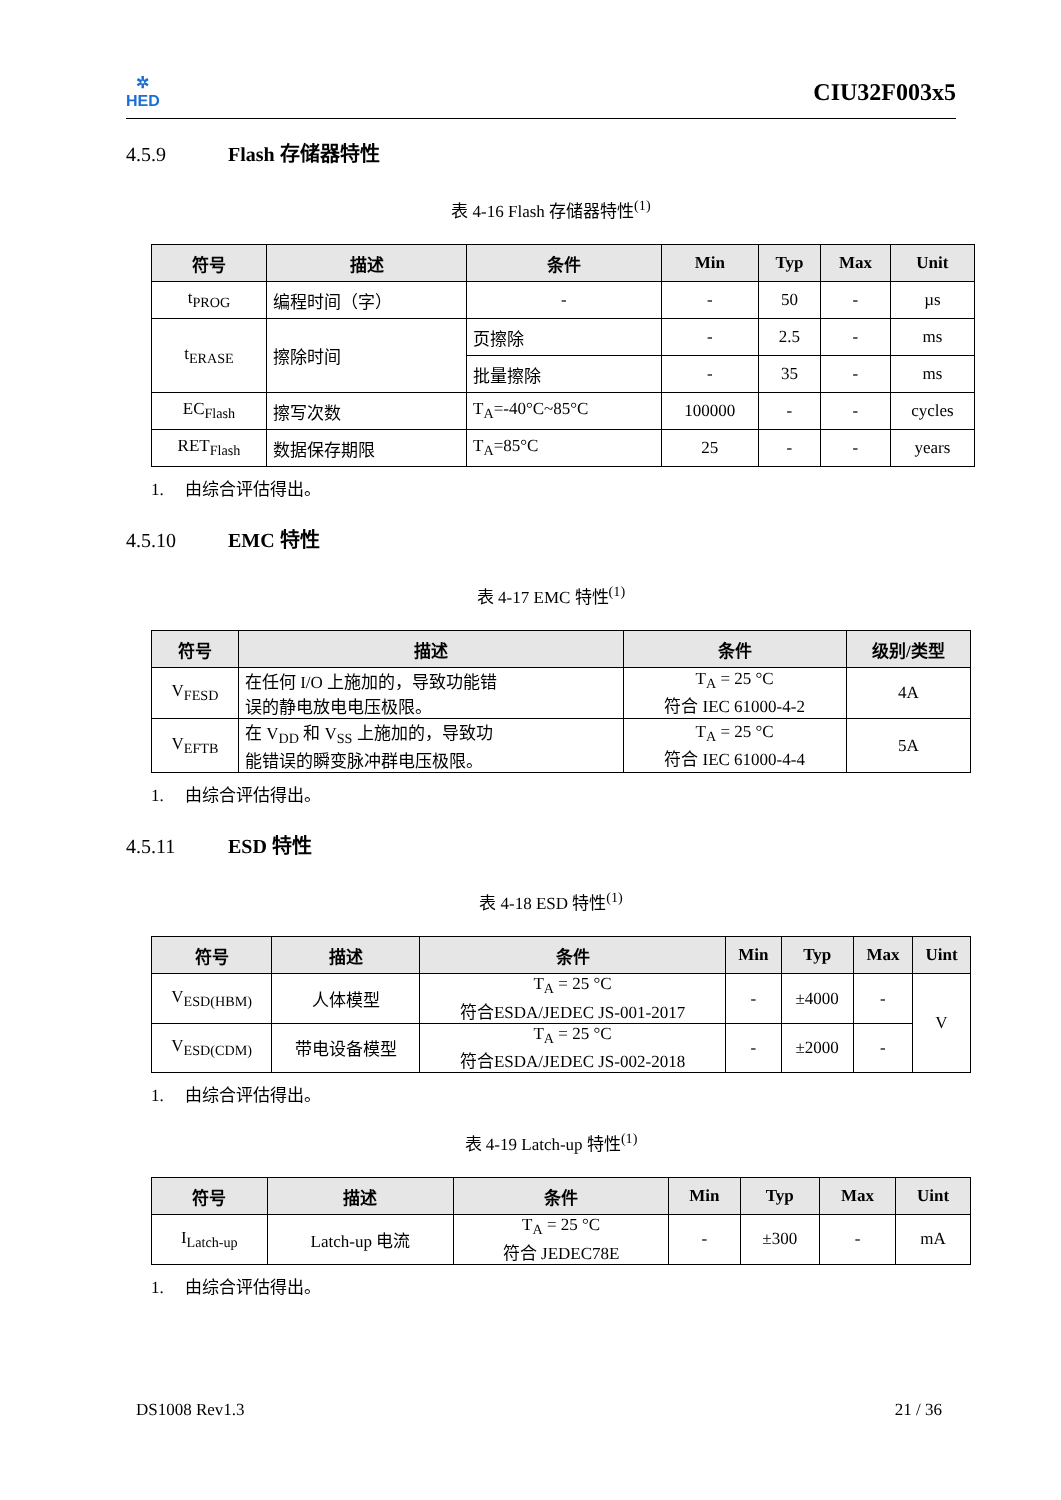✲
HED
CIU32F003x5
4.5.9 Flash 存储器特性
表 4-16 Flash 存储器特性<sup>(1)</sup>
| 符号 | 描述 | 条件 | Min | Typ | Max | Unit |
| --- | --- | --- | --- | --- | --- | --- |
| t<sub>PROG</sub> | 编程时间（字） | - | - | 50 | - | µs |
| t<sub>ERASE</sub> | 擦除时间 | 页擦除 | - | 2.5 | - | ms |
| | | 批量擦除 | - | 35 | - | ms |
| EC<sub>Flash</sub> | 擦写次数 | T<sub>A</sub>=-40°C~85°C | 100000 | - | - | cycles |
| RET<sub>Flash</sub> | 数据保存期限 | T<sub>A</sub>=85°C | 25 | - | - | years |
1. 由综合评估得出。
4.5.10 EMC 特性
表 4-17 EMC 特性<sup>(1)</sup>
| 符号 | 描述 | 条件 | 级别/类型 |
| --- | --- | --- | --- |
| V<sub>FESD</sub> | 在任何 I/O 上施加的，导致功能错 误的静电放电电压极限。 | T<sub>A</sub> = 25 °C 符合 IEC 61000-4-2 | 4A |
| V<sub>EFTB</sub> | 在 V<sub>DD</sub> 和 V<sub>SS</sub> 上施加的，导致功 能错误的瞬变脉冲群电压极限。 | T<sub>A</sub> = 25 °C 符合 IEC 61000-4-4 | 5A |
1. 由综合评估得出。
4.5.11 ESD 特性
表 4-18 ESD 特性<sup>(1)</sup>
| 符号 | 描述 | 条件 | Min | Typ | Max | Uint |
| --- | --- | --- | --- | --- | --- | --- |
| V<sub>ESD(HBM)</sub> | 人体模型 | T<sub>A</sub> = 25 °C 符合ESDA/JEDEC JS-001-2017 | - | ±4000 | - | V |
| V<sub>ESD(CDM)</sub> | 带电设备模型 | T<sub>A</sub> = 25 °C 符合ESDA/JEDEC JS-002-2018 | - | ±2000 | - | |
1. 由综合评估得出。
表 4-19 Latch-up 特性<sup>(1)</sup>
| 符号 | 描述 | 条件 | Min | Typ | Max | Uint |
| --- | --- | --- | --- | --- | --- | --- |
| I<sub>Latch-up</sub> | Latch-up 电流 | T<sub>A</sub> = 25 °C 符合 JEDEC78E | - | ±300 | - | mA |
1. 由综合评估得出。
DS1008 Rev1.3 21 / 36